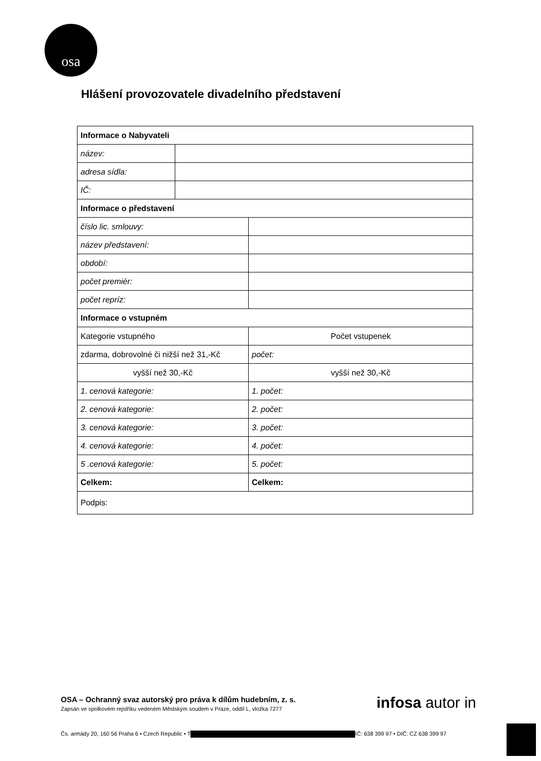osa
Hlášení provozovatele divadelního představení
| Informace o Nabyvateli | | |
| název: | | |
| adresa sídla: | | |
| IČ: | | |
| Informace o představení | | |
| číslo lic. smlouvy: | | |
| název představení: | | |
| období: | | |
| počet premiér: | | |
| počet repríz: | | |
| Informace o vstupném | | |
| Kategorie vstupného | | Počet vstupenek |
| zdarma, dobrovolné či nižší než 31,-Kč | | počet: |
| vyšší než 30,-Kč | | vyšší než 30,-Kč |
| 1. cenová kategorie: | | 1. počet: |
| 2. cenová kategorie: | | 2. počet: |
| 3. cenová kategorie: | | 3. počet: |
| 4. cenová kategorie: | | 4. počet: |
| 5 .cenová kategorie: | | 5. počet: |
| Celkem: | | Celkem: |
| Podpis: | | |
OSA – Ochranný svaz autorský pro práva k dílům hudebním, z. s.
Zapsán ve spolkovém rejstříku vedeném Městským soudem v Praze, oddíl L, vložka 7277
infosa autor in
Čs. armády 20, 160 56 Praha 6 • Czech Republic • T IČ: 638 399 97 • DIČ: CZ 638 399 97